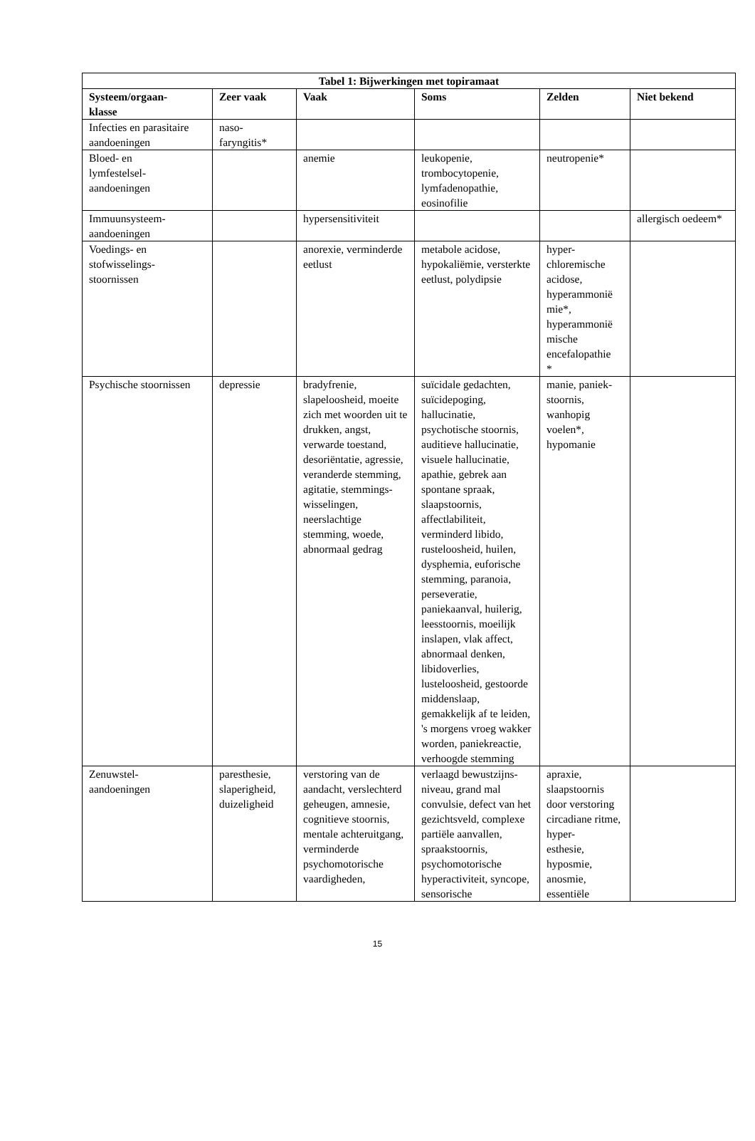| Tabel 1: Bijwerkingen met topiramaat | | | | | |
| --- | --- | --- | --- | --- | --- |
| Systeem/orgaan- klasse | Zeer vaak | Vaak | Soms | Zelden | Niet bekend |
| Infecties en parasitaire aandoeningen | naso- faryngitis* | | | | |
| Bloed- en lymfestelsel- aandoeningen | | anemie | leukopenie, trombocytopenie, lymfadenopathie, eosinofilie | neutropenie* | |
| Immuunsysteem- aandoeningen | | hypersensitiviteit | | | allergisch oedeem* |
| Voedings- en stofwisselings- stoornissen | | anorexie, verminderde eetlust | metabole acidose, hypokaliëmie, versterkte eetlust, polydipsie | hyper- chloremische acidose, hyperammonië mie*, hyperammonië mische encefalopathie * | |
| Psychische stoornissen | depressie | bradyfrenie, slapeloosheid, moeite zich met woorden uit te drukken, angst, verwarde toestand, desoriëntatie, agressie, veranderde stemming, agitatie, stemmings- wisselingen, neerslachtige stemming, woede, abnormaal gedrag | suïcidale gedachten, suïcidepoging, hallucinatie, psychotische stoornis, auditieve hallucinatie, visuele hallucinatie, apathie, gebrek aan spontane spraak, slaapstoornis, affectlabiliteit, verminderd libido, rusteloosheid, huilen, dysphemia, euforische stemming, paranoia, perseveratie, paniekaanval, huilerig, leesstoornis, moeilijk inslapen, vlak affect, abnormaal denken, libidoverlies, lusteloosheid, gestoorde middenslaap, gemakkelijk af te leiden, 's morgens vroeg wakker worden, paniekreactie, verhoogde stemming | manie, paniek- stoornis, wanhopig voelen*, hypomanie | |
| Zenuwstel- aandoeningen | paresthesie, slaperigheid, duizeligheid | verstoring van de aandacht, verslechterd geheugen, amnesie, cognitieve stoornis, mentale achteruitgang, verminderde psychomotorische vaardigheden, | verlaagd bewustzijns- niveau, grand mal convulsie, defect van het gezichtsveld, complexe partiële aanvallen, spraakstoornis, psychomotorische hyperactiviteit, syncope, sensorische | apraxie, slaapstoornis door verstoring circadiane ritme, hyper- esthesie, hyposmie, anosmie, essentiële | |
15